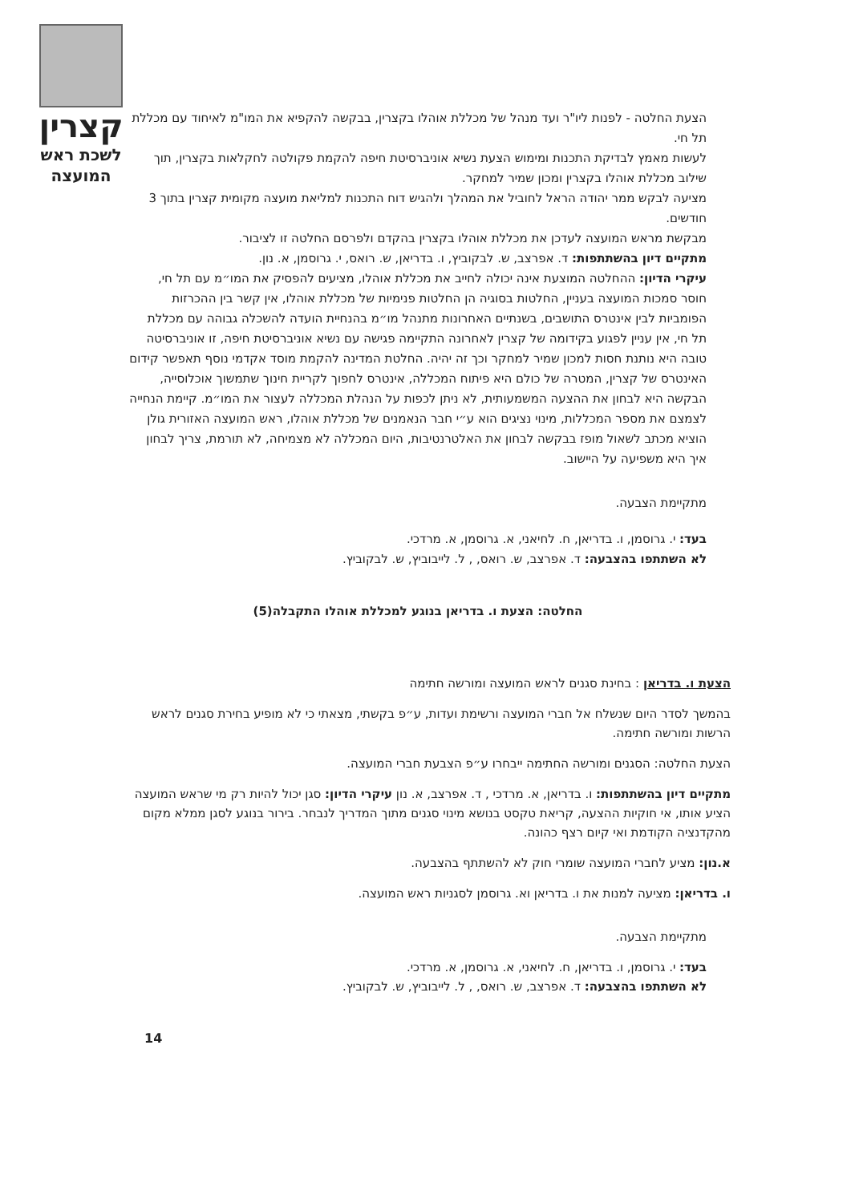קצרין
לשכת ראש
המועצה
הצעת החלטה - לפנות ליו"ר ועד מנהל של מכללת אוהלו בקצרין, בבקשה להקפיא את המו"מ לאיחוד עם מכללת תל חי.
לעשות מאמץ לבדיקת התכנות ומימוש הצעת נשיא אוניברסיטת חיפה להקמת פקולטה לחקלאות בקצרין, תוך שילוב מכללת אוהלו בקצרין ומכון שמיר למחקר.
מציעה לבקש ממר יהודה הראל לחוביל את המהלך ולהגיש דוח התכנות למליאת מועצה מקומית קצרין בתוך 3 חודשים.
מבקשת מראש המועצה לעדכן את מכללת אוהלו בקצרין בהקדם ולפרסם החלטה זו לציבור.
מתקיים דיון בהשתתפות: ד. אפרצב, ש. לבקוביץ, ו. בדריאן, ש. רואס, י. גרוסמן, א. נון.
עיקרי הדיון: ההחלטה המוצעת אינה יכולה לחייב את מכללת אוהלו, מציעים להפסיק את המו״מ עם תל חי, חוסר סמכות המועצה בעניין, החלטות בסוגיה הן החלטות פנימיות של מכללת אוהלו, אין קשר בין ההכרזות הפומביות לבין אינטרס התושבים, בשנתיים האחרונות מתנהל מו״מ בהנחיית הועדה להשכלה גבוהה עם מכללת תל חי, אין עניין לפגוע בקידומה של קצרין לאחרונה התקיימה פגישה עם נשיא אוניברסיטת חיפה, זו אוניברסיטה טובה היא נותנת חסות למכון שמיר למחקר וכך זה יהיה. החלטת המדינה להקמת מוסד אקדמי נוסף תאפשר קידום האינטרס של קצרין, המטרה של כולם היא פיתוח המכללה, אינטרס לחפוך לקריית חינוך שתמשוך אוכלוסייה, הבקשה היא לבחון את ההצעה המשמעותית, לא ניתן לכפות על הנהלת המכללה לעצור את המו״מ. קיימת הנחייה לצמצם את מספר המכללות, מינוי נציגים הוא ע״י חבר הנאמנים של מכללת אוהלו, ראש המועצה האזורית גולן הוציא מכתב לשאול מופז בבקשה לבחון את האלטרנטיבות, היום המכללה לא מצמיחה, לא תורמת, צריך לבחון איך היא משפיעה על היישוב.
מתקיימת הצבעה.
בעד: י. גרוסמן, ו. בדריאן, ח. לחיאני, א. גרוסמן, א. מרדכי.
לא השתתפו בהצבעה: ד. אפרצב, ש. רואס, , ל. לייבוביץ, ש. לבקוביץ.
החלטה: הצעת ו. בדריאן בנוגע למכללת אוהלו התקבלה(5)
הצעת ו. בדריאן : בחינת סגנים לראש המועצה ומורשה חתימה
בהמשך לסדר היום שנשלח אל חברי המועצה ורשימת ועדות, ע״פ בקשתי, מצאתי כי לא מופיע בחירת סגנים לראש הרשות ומורשה חתימה.
הצעת החלטה: הסגנים ומורשה החתימה ייבחרו ע״פ הצבעת חברי המועצה.
מתקיים דיון בהשתתפות: ו. בדריאן, א. מרדכי , ד. אפרצב, א. נון עיקרי הדיון: סגן יכול להיות רק מי שראש המועצה הציע אותו, אי חוקיות ההצעה, קריאת טקסט בנושא מינוי סגנים מתוך המדריך לנבחר. בירור בנוגע לסגן ממלא מקום מהקדנציה הקודמת ואי קיום רצף כהונה.
א.נון: מציע לחברי המועצה שומרי חוק לא להשתתף בהצבעה.
ו. בדריאן: מציעה למנות את ו. בדריאן וא. גרוסמן לסגניות ראש המועצה.
מתקיימת הצבעה.
בעד: י. גרוסמן, ו. בדריאן, ח. לחיאני, א. גרוסמן, א. מרדכי.
לא השתתפו בהצבעה: ד. אפרצב, ש. רואס, , ל. לייבוביץ, ש. לבקוביץ.
14